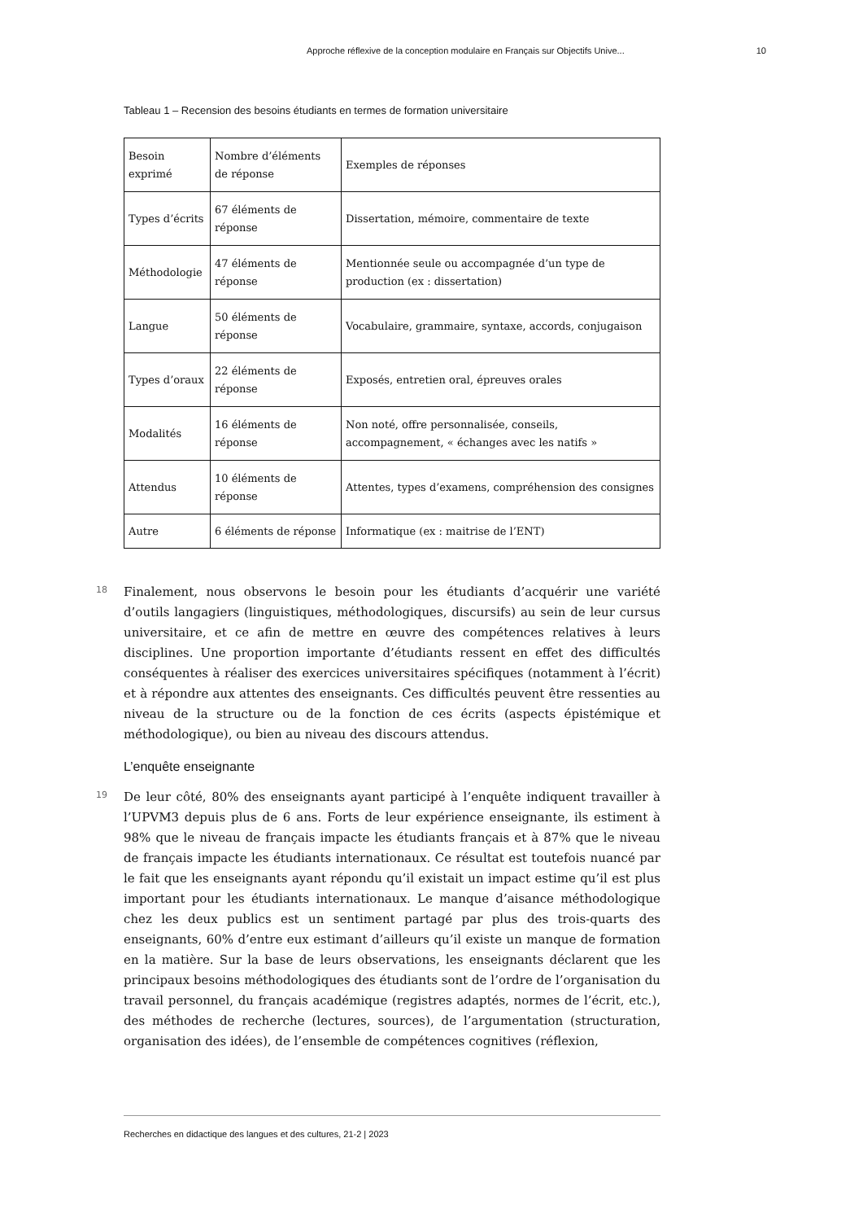Approche réflexive de la conception modulaire en Français sur Objectifs Unive... 10
Tableau 1 – Recension des besoins étudiants en termes de formation universitaire
| Besoin exprimé | Nombre d’éléments de réponse | Exemples de réponses |
| Types d’écrits | 67 éléments de réponse | Dissertation, mémoire, commentaire de texte |
| Méthodologie | 47 éléments de réponse | Mentionnée seule ou accompagnée d’un type de production (ex : dissertation) |
| Langue | 50 éléments de réponse | Vocabulaire, grammaire, syntaxe, accords, conjugaison |
| Types d’oraux | 22 éléments de réponse | Exposés, entretien oral, épreuves orales |
| Modalités | 16 éléments de réponse | Non noté, offre personnalisée, conseils, accompagnement, « échanges avec les natifs » |
| Attendus | 10 éléments de réponse | Attentes, types d’examens, compréhension des consignes |
| Autre | 6 éléments de réponse | Informatique (ex : maitrise de l’ENT) |
18 Finalement, nous observons le besoin pour les étudiants d’acquérir une variété d’outils langagiers (linguistiques, méthodologiques, discursifs) au sein de leur cursus universitaire, et ce afin de mettre en œuvre des compétences relatives à leurs disciplines. Une proportion importante d’étudiants ressent en effet des difficultés conséquentes à réaliser des exercices universitaires spécifiques (notamment à l’écrit) et à répondre aux attentes des enseignants. Ces difficultés peuvent être ressenties au niveau de la structure ou de la fonction de ces écrits (aspects épistémique et méthodologique), ou bien au niveau des discours attendus.
L’enquête enseignante
19 De leur côté, 80% des enseignants ayant participé à l’enquête indiquent travailler à l’UPVM3 depuis plus de 6 ans. Forts de leur expérience enseignante, ils estiment à 98% que le niveau de français impacte les étudiants français et à 87% que le niveau de français impacte les étudiants internationaux. Ce résultat est toutefois nuancé par le fait que les enseignants ayant répondu qu’il existait un impact estime qu’il est plus important pour les étudiants internationaux. Le manque d’aisance méthodologique chez les deux publics est un sentiment partagé par plus des trois-quarts des enseignants, 60% d’entre eux estimant d’ailleurs qu’il existe un manque de formation en la matière. Sur la base de leurs observations, les enseignants déclarent que les principaux besoins méthodologiques des étudiants sont de l’ordre de l’organisation du travail personnel, du français académique (registres adaptés, normes de l’écrit, etc.), des méthodes de recherche (lectures, sources), de l’argumentation (structuration, organisation des idées), de l’ensemble de compétences cognitives (réflexion,
Recherches en didactique des langues et des cultures, 21-2 | 2023